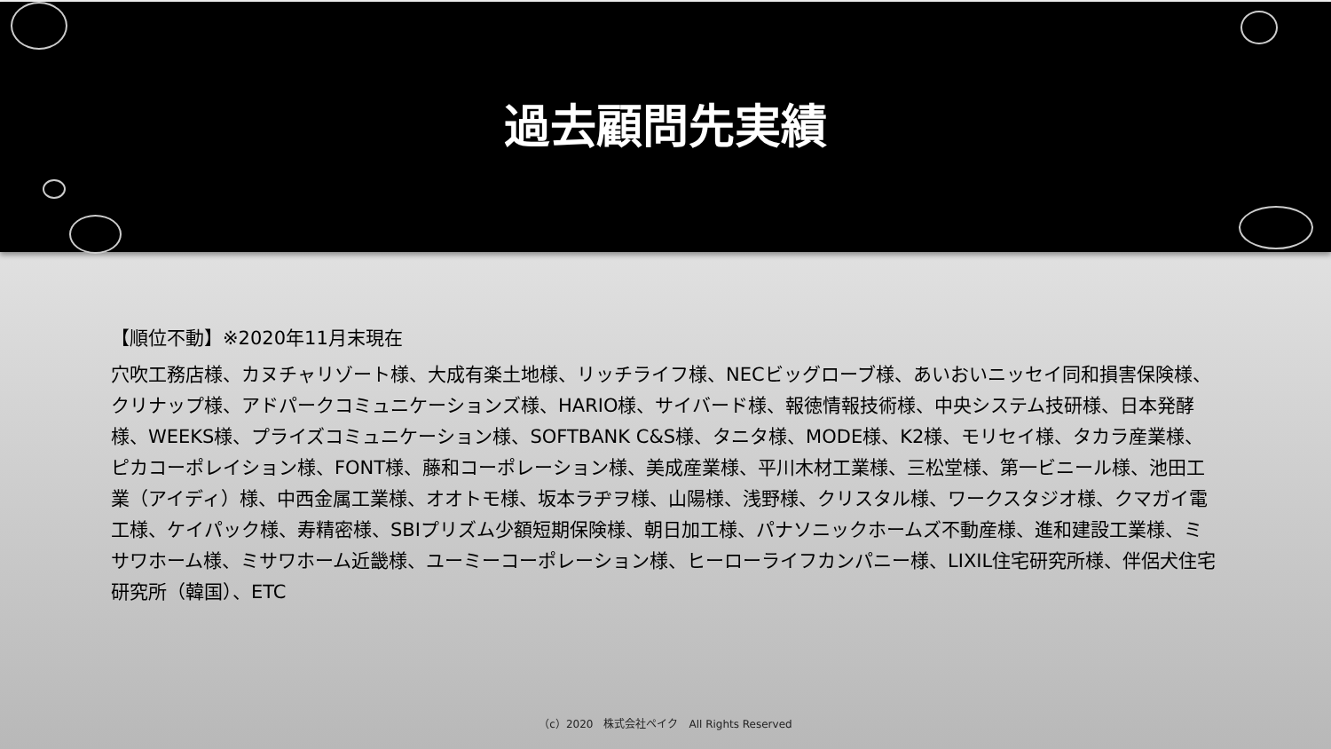過去顧問先実績
【順位不動】※2020年11月末現在
穴吹工務店様、カヌチャリゾート様、大成有楽土地様、リッチライフ様、NECビッグローブ様、あいおいニッセイ同和損害保険様、クリナップ様、アドパークコミュニケーションズ様、HARIO様、サイバード様、報徳情報技術様、中央システム技研様、日本発酵様、WEEKS様、プライズコミュニケーション様、SOFTBANK C&S様、タニタ様、MODE様、K2様、モリセイ様、タカラ産業様、ピカコーポレイション様、FONT様、藤和コーポレーション様、美成産業様、平川木材工業様、三松堂様、第一ビニール様、池田工業（アイディ）様、中西金属工業様、オオトモ様、坂本ラヂヲ様、山陽様、浅野様、クリスタル様、ワークスタジオ様、クマガイ電工様、ケイパック様、寿精密様、SBIプリズム少額短期保険様、朝日加工様、パナソニックホームズ不動産様、進和建設工業様、ミサワホーム様、ミサワホーム近畿様、ユーミーコーポレーション様、ヒーローライフカンパニー様、LIXIL住宅研究所様、伴侶犬住宅研究所（韓国）、ETC
（c）2020　株式会社ペイク　All Rights Reserved